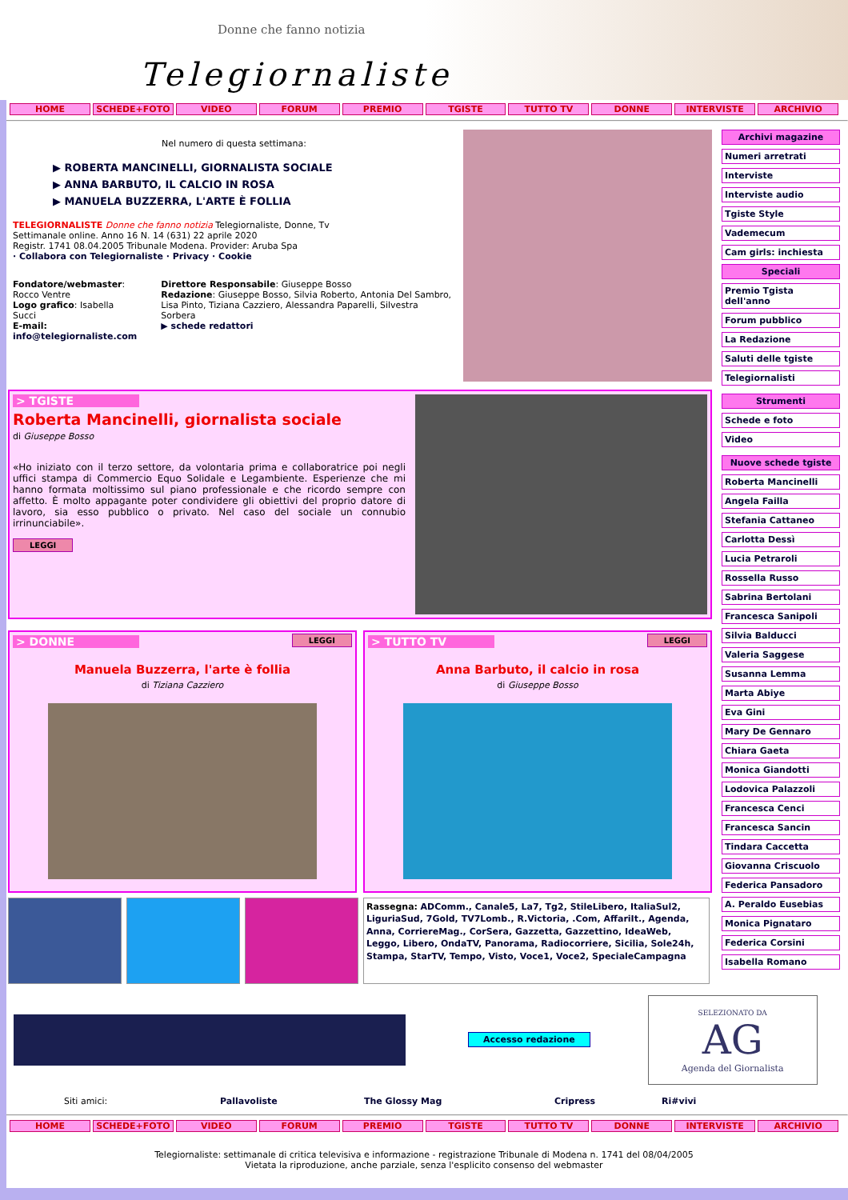Donne che fanno notizia
Telegiornaliste
HOME SCHEDE+FOTO VIDEO FORUM PREMIO TGISTE TUTTO TV DONNE INTERVISTE ARCHIVIO
Nel numero di questa settimana:
▶ ROBERTA MANCINELLI, GIORNALISTA SOCIALE
▶ ANNA BARBUTO, IL CALCIO IN ROSA
▶ MANUELA BUZZERRA, L'ARTE È FOLLIA
TELEGIORNALISTE Donne che fanno notizia Telegiornaliste, Donne, Tv
Settimanale online. Anno 16 N. 14 (631) 22 aprile 2020
Registr. 1741 08.04.2005 Tribunale Modena. Provider: Aruba Spa
· Collabora con Telegiornaliste · Privacy · Cookie
Fondatore/webmaster: Rocco Ventre
Logo grafico: Isabella Succi
E-mail: info@telegiornaliste.com
Direttore Responsabile: Giuseppe Bosso
Redazione: Giuseppe Bosso, Silvia Roberto, Antonia Del Sambro, Lisa Pinto, Tiziana Cazziero, Alessandra Paparelli, Silvestra Sorbera
▶ schede redattori
> TGISTE
Roberta Mancinelli, giornalista sociale
di Giuseppe Bosso
«Ho iniziato con il terzo settore, da volontaria prima e collaboratrice poi negli uffici stampa di Commercio Equo Solidale e Legambiente. Esperienze che mi hanno formata moltissimo sul piano professionale e che ricordo sempre con affetto. È molto appagante poter condividere gli obiettivi del proprio datore di lavoro, sia esso pubblico o privato. Nel caso del sociale un connubio irrinunciabile».
LEGGI
> DONNE
LEGGI
Manuela Buzzerra, l'arte è follia
di Tiziana Cazziero
> TUTTO TV
LEGGI
Anna Barbuto, il calcio in rosa
di Giuseppe Bosso
Rassegna: ADComm., Canale5, La7, Tg2, StileLibero, ItaliaSul2, LiguriaSud, 7Gold, TV7Lomb., R.Victoria, .Com, AffariIt., Agenda, Anna, CorriereMag., CorSera, Gazzetta, Gazzettino, IdeaWeb, Leggo, Libero, OndaTV, Panorama, Radiocorriere, Sicilia, Sole24h, Stampa, StarTV, Tempo, Visto, Voce1, Voce2, SpecialeCampagna
Archivi magazine
Numeri arretrati
Interviste
Interviste audio
Tgiste Style
Vademecum
Cam girls: inchiesta
Speciali
Premio Tgista dell'anno
Forum pubblico
La Redazione
Saluti delle tgiste
Telegiornalisti
Strumenti
Schede e foto
Video
Nuove schede tgiste
Roberta Mancinelli
Angela Failla
Stefania Cattaneo
Carlotta Dessì
Lucia Petraroli
Rossella Russo
Sabrina Bertolani
Francesca Sanipoli
Silvia Balducci
Valeria Saggese
Susanna Lemma
Marta Abiye
Eva Gini
Mary De Gennaro
Chiara Gaeta
Monica Giandotti
Lodovica Palazzoli
Francesca Cenci
Francesca Sancin
Tindara Caccetta
Giovanna Criscuolo
Federica Pansadoro
A. Peraldo Eusebias
Monica Pignataro
Federica Corsini
Isabella Romano
Accesso redazione
SELEZIONATO DA
AG
Agenda del Giornalista
Siti amici: Pallavoliste The Glossy Mag Cripress Ri#vivi
HOME SCHEDE+FOTO VIDEO FORUM PREMIO TGISTE TUTTO TV DONNE INTERVISTE ARCHIVIO
Telegiornaliste: settimanale di critica televisiva e informazione - registrazione Tribunale di Modena n. 1741 del 08/04/2005
Vietata la riproduzione, anche parziale, senza l'esplicito consenso del webmaster